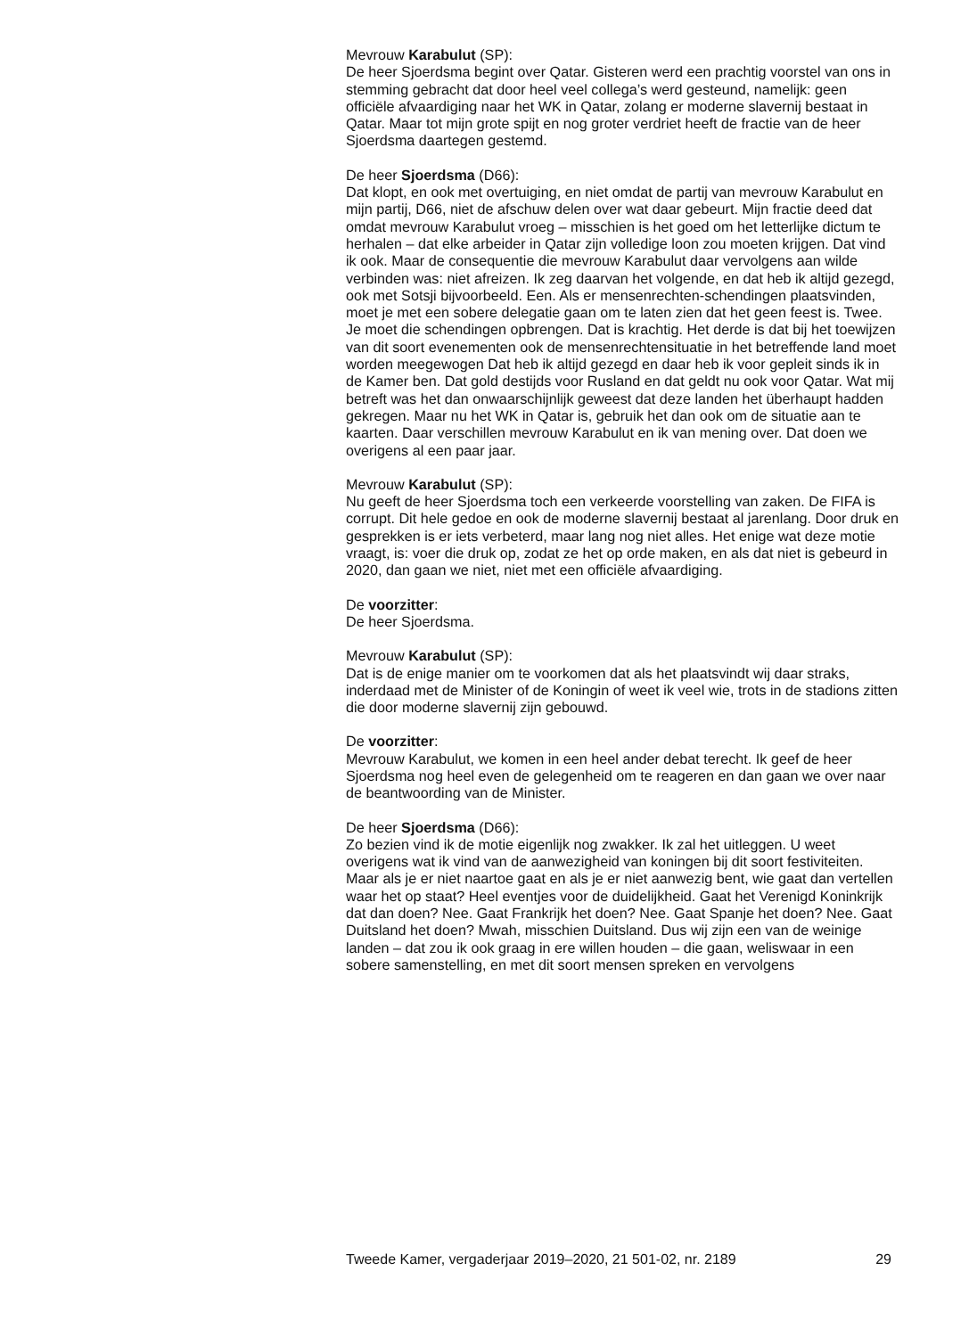Mevrouw Karabulut (SP):
De heer Sjoerdsma begint over Qatar. Gisteren werd een prachtig voorstel van ons in stemming gebracht dat door heel veel collega’s werd gesteund, namelijk: geen officiële afvaardiging naar het WK in Qatar, zolang er moderne slavernij bestaat in Qatar. Maar tot mijn grote spijt en nog groter verdriet heeft de fractie van de heer Sjoerdsma daartegen gestemd.
De heer Sjoerdsma (D66):
Dat klopt, en ook met overtuiging, en niet omdat de partij van mevrouw Karabulut en mijn partij, D66, niet de afschuw delen over wat daar gebeurt. Mijn fractie deed dat omdat mevrouw Karabulut vroeg – misschien is het goed om het letterlijke dictum te herhalen – dat elke arbeider in Qatar zijn volledige loon zou moeten krijgen. Dat vind ik ook. Maar de consequentie die mevrouw Karabulut daar vervolgens aan wilde verbinden was: niet afreizen. Ik zeg daarvan het volgende, en dat heb ik altijd gezegd, ook met Sotsji bijvoorbeeld. Een. Als er mensenrechten-schendingen plaatsvinden, moet je met een sobere delegatie gaan om te laten zien dat het geen feest is. Twee. Je moet die schendingen opbrengen. Dat is krachtig. Het derde is dat bij het toewijzen van dit soort evenementen ook de mensenrechtensituatie in het betreffende land moet worden meegewogen Dat heb ik altijd gezegd en daar heb ik voor gepleit sinds ik in de Kamer ben. Dat gold destijds voor Rusland en dat geldt nu ook voor Qatar. Wat mij betreft was het dan onwaarschijnlijk geweest dat deze landen het überhaupt hadden gekregen. Maar nu het WK in Qatar is, gebruik het dan ook om de situatie aan te kaarten. Daar verschillen mevrouw Karabulut en ik van mening over. Dat doen we overigens al een paar jaar.
Mevrouw Karabulut (SP):
Nu geeft de heer Sjoerdsma toch een verkeerde voorstelling van zaken. De FIFA is corrupt. Dit hele gedoe en ook de moderne slavernij bestaat al jarenlang. Door druk en gesprekken is er iets verbeterd, maar lang nog niet alles. Het enige wat deze motie vraagt, is: voer die druk op, zodat ze het op orde maken, en als dat niet is gebeurd in 2020, dan gaan we niet, niet met een officiële afvaardiging.
De voorzitter:
De heer Sjoerdsma.
Mevrouw Karabulut (SP):
Dat is de enige manier om te voorkomen dat als het plaatsvindt wij daar straks, inderdaad met de Minister of de Koningin of weet ik veel wie, trots in de stadions zitten die door moderne slavernij zijn gebouwd.
De voorzitter:
Mevrouw Karabulut, we komen in een heel ander debat terecht. Ik geef de heer Sjoerdsma nog heel even de gelegenheid om te reageren en dan gaan we over naar de beantwoording van de Minister.
De heer Sjoerdsma (D66):
Zo bezien vind ik de motie eigenlijk nog zwakker. Ik zal het uitleggen. U weet overigens wat ik vind van de aanwezigheid van koningen bij dit soort festiviteiten. Maar als je er niet naartoe gaat en als je er niet aanwezig bent, wie gaat dan vertellen waar het op staat? Heel eventjes voor de duidelijkheid. Gaat het Verenigd Koninkrijk dat dan doen? Nee. Gaat Frankrijk het doen? Nee. Gaat Spanje het doen? Nee. Gaat Duitsland het doen? Mwah, misschien Duitsland. Dus wij zijn een van de weinige landen – dat zou ik ook graag in ere willen houden – die gaan, weliswaar in een sobere samenstelling, en met dit soort mensen spreken en vervolgens
Tweede Kamer, vergaderjaar 2019–2020, 21 501-02, nr. 2189 29